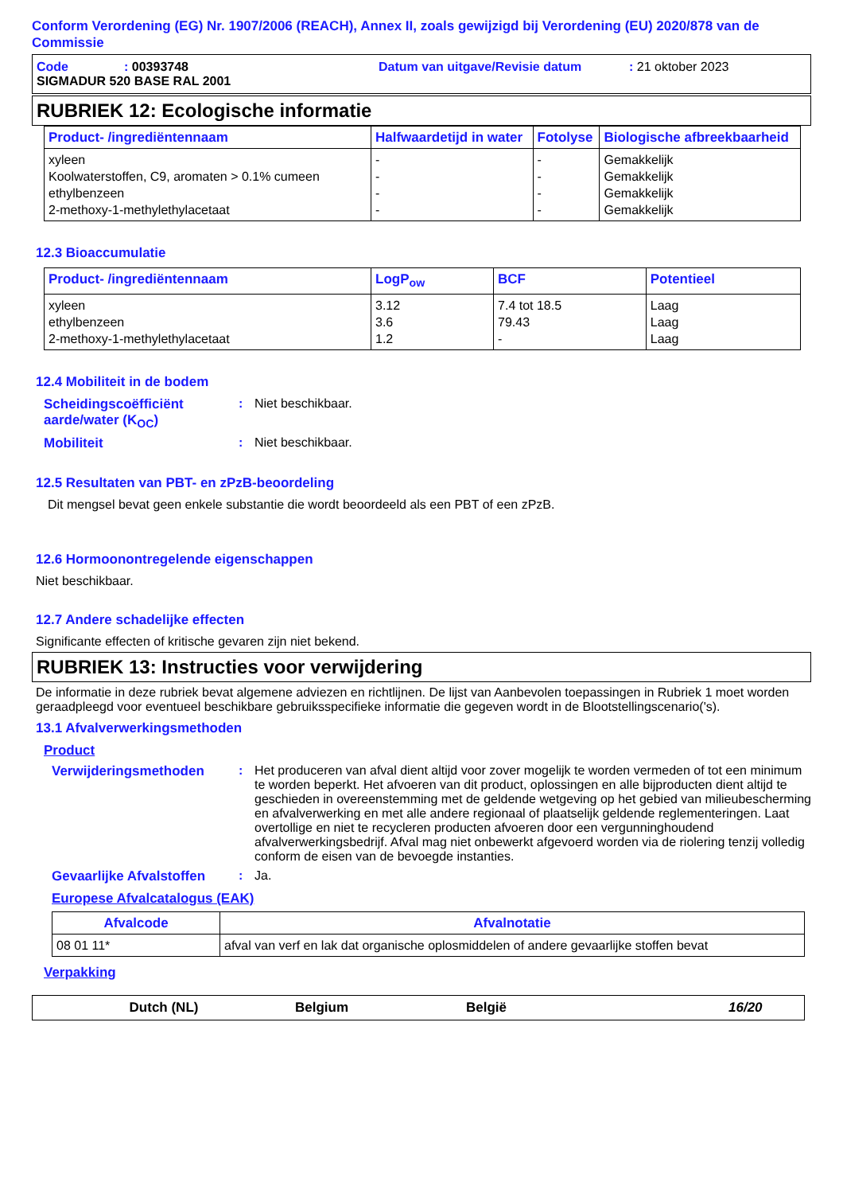Conform Verordening (EG) Nr. 1907/2006 (REACH), Annex II, zoals gewijzigd bij Verordening (EU) 2020/878 van de Commissie
Code: 00393748 Datum van uitgave/Revisie datum: 21 oktober 2023
SIGMADUR 520 BASE RAL 2001
RUBRIEK 12: Ecologische informatie
| Product- /ingrediëntennaam | Halfwaardetijd in water | Fotolyse | Biologische afbreekbaarheid |
| --- | --- | --- | --- |
| xyleen Koolwaterstoffen, C9, aromaten > 0.1% cumeen ethylbenzeen 2-methoxy-1-methylethylacetaat | - - - - | - - - - | Gemakkelijk Gemakkelijk Gemakkelijk Gemakkelijk |
12.3 Bioaccumulatie
| Product- /ingrediëntennaam | LogP<sub>ow</sub> | BCF | Potentieel |
| --- | --- | --- | --- |
| xyleen ethylbenzeen 2-methoxy-1-methylethylacetaat | 3.12 3.6 1.2 | 7.4 tot 18.5 79.43 - | Laag Laag Laag |
12.4 Mobiliteit in de bodem
Scheidingscoëfficiënt aarde/water (K<sub>OC</sub>)
: Niet beschikbaar.
Mobiliteit : Niet beschikbaar.
12.5 Resultaten van PBT- en zPzB-beoordeling
Dit mengsel bevat geen enkele substantie die wordt beoordeeld als een PBT of een zPzB.
12.6 Hormoonontregelende eigenschappen
Niet beschikbaar.
12.7 Andere schadelijke effecten
Significante effecten of kritische gevaren zijn niet bekend.
RUBRIEK 13: Instructies voor verwijdering
De informatie in deze rubriek bevat algemene adviezen en richtlijnen. De lijst van Aanbevolen toepassingen in Rubriek 1 moet worden geraadpleegd voor eventueel beschikbare gebruiksspecifieke informatie die gegeven wordt in de Blootstellingscenario('s).
13.1 Afvalverwerkingsmethoden
Product
Verwijderingsmethoden : Het produceren van afval dient altijd voor zover mogelijk te worden vermeden of tot een minimum te worden beperkt. Het afvoeren van dit product, oplossingen en alle bijproducten dient altijd te geschieden in overeenstemming met de geldende wetgeving op het gebied van milieubescherming en afvalverwerking en met alle andere regionaal of plaatselijk geldende reglementeringen. Laat overtollige en niet te recycleren producten afvoeren door een vergunninghoudend afvalverwerkingsbedrijf. Afval mag niet onbewerkt afgevoerd worden via de riolering tenzij volledig conform de eisen van de bevoegde instanties.
Gevaarlijke Afvalstoffen
: Ja.
Europese Afvalcatalogus (EAK)
| Afvalcode | Afvalnotatie |
| --- | --- |
| 08 01 11* | afval van verf en lak dat organische oplosmiddelen of andere gevaarlijke stoffen bevat |
Verpakking
Dutch (NL) Belgium België 16/20